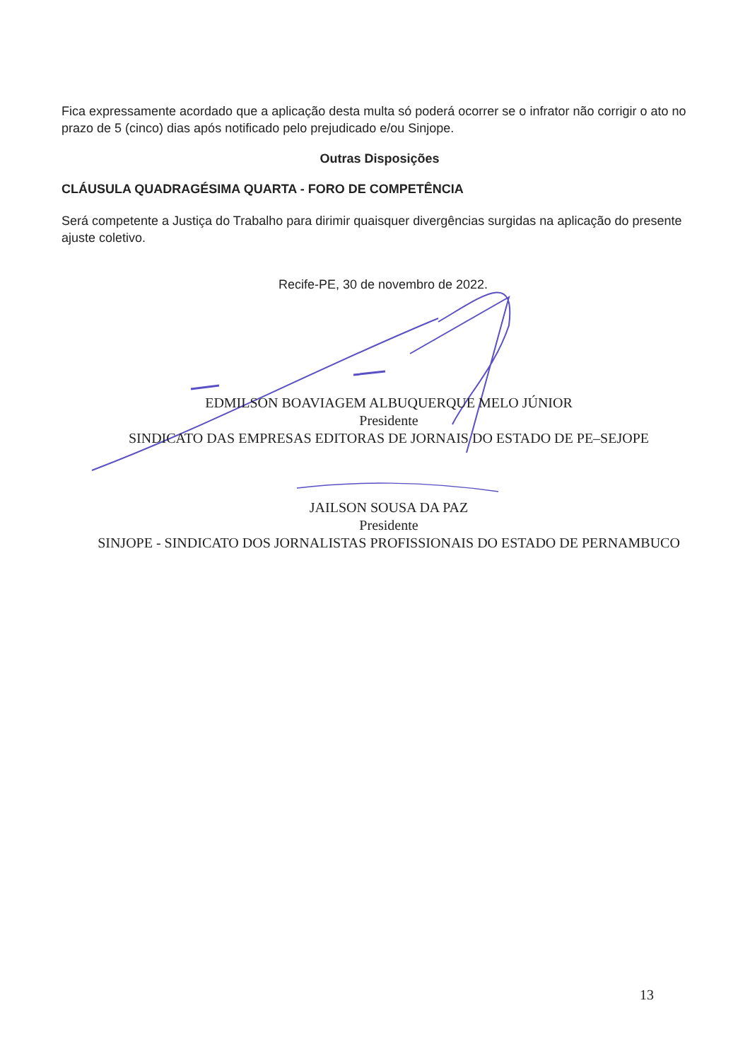Fica expressamente acordado que a aplicação desta multa só poderá ocorrer se o infrator não corrigir o ato no prazo de 5 (cinco) dias após notificado pelo prejudicado e/ou Sinjope.
Outras Disposições
CLÁUSULA QUADRAGÉSIMA QUARTA - FORO DE COMPETÊNCIA
Será competente a Justiça do Trabalho para dirimir quaisquer divergências surgidas na aplicação do presente ajuste coletivo.
Recife-PE, 30 de novembro de 2022.
EDMILSON BOAVIAGEM ALBUQUERQUE MELO JÚNIOR
Presidente
SINDICATO DAS EMPRESAS EDITORAS DE JORNAIS DO ESTADO DE PE–SEJOPE
JAILSON SOUSA DA PAZ
Presidente
SINJOPE - SINDICATO DOS JORNALISTAS PROFISSIONAIS DO ESTADO DE PERNAMBUCO
13